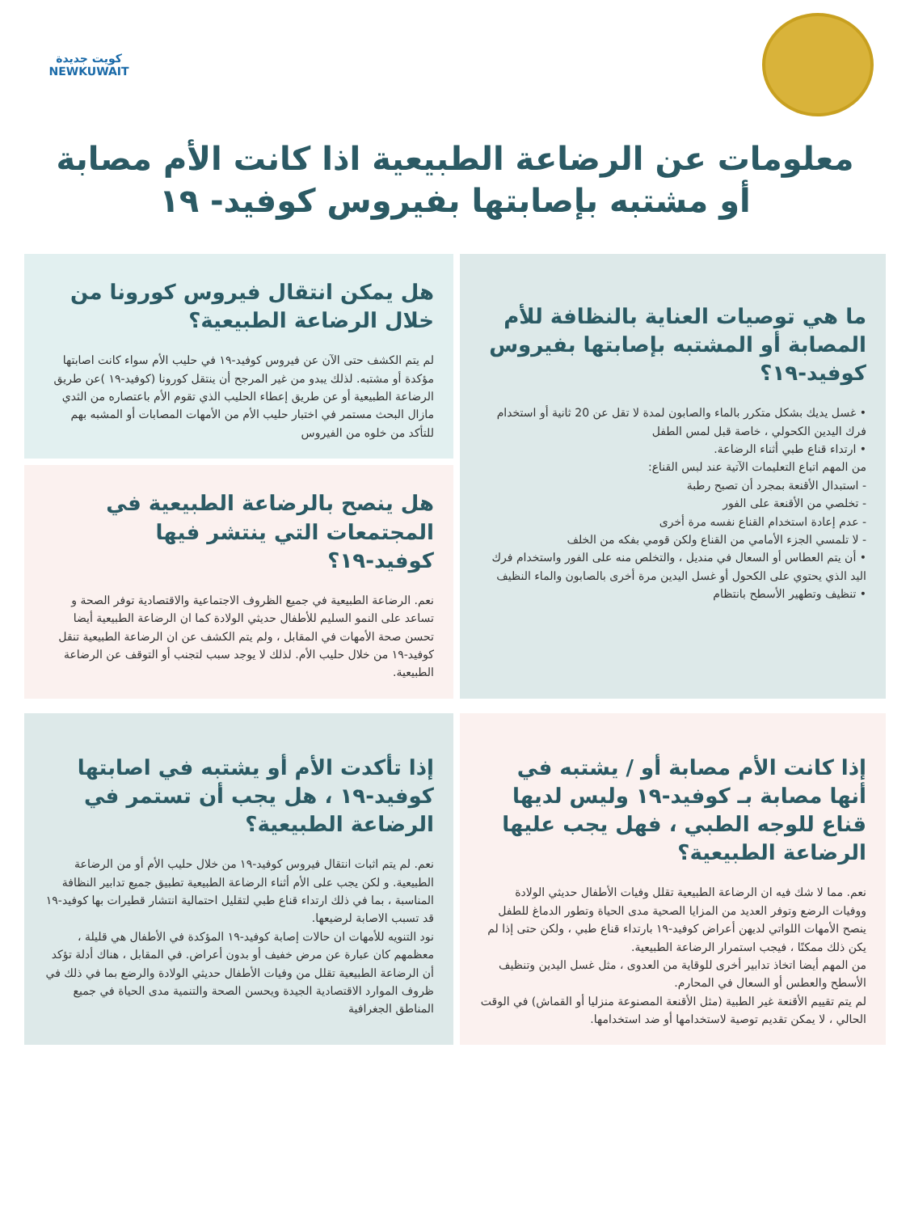كويت جديدة
NEWKUWAIT
معلومات عن الرضاعة الطبيعية اذا كانت الأم مصابة
أو مشتبه بإصابتها بفيروس كوفيد- ١٩
ما هي توصيات العناية بالنظافة للأم المصابة أو المشتبه بإصابتها بفيروس كوفيد-١٩؟
• غسل يديك بشكل متكرر بالماء والصابون لمدة لا تقل عن 20 ثانية أو استخدام فرك اليدين الكحولي ، خاصة قبل لمس الطفل
• ارتداء قناع طبي أثناء الرضاعة.
من المهم اتباع التعليمات الآتية عند لبس القناع:
- استبدال الأقنعة بمجرد أن تصبح رطبة
- تخلصي من الأقنعة على الفور
- عدم إعادة استخدام القناع نفسه مرة أخرى
- لا تلمسي الجزء الأمامي من القناع ولكن قومي بفكه من الخلف
• أن يتم العطاس أو السعال في منديل ، والتخلص منه على الفور واستخدام فرك اليد الذي يحتوي على الكحول أو غسل اليدين مرة أخرى بالصابون والماء النظيف
• تنظيف وتطهير الأسطح بانتظام
هل يمكن انتقال فيروس كورونا من خلال الرضاعة الطبيعية؟
لم يتم الكشف حتى الآن عن فيروس كوفيد-١٩ في حليب الأم سواء كانت اصابتها مؤكدة أو مشتبه. لذلك يبدو من غير المرجح أن ينتقل كورونا (كوفيد-١٩ )عن طريق الرضاعة الطبيعية أو عن طريق إعطاء الحليب الذي تقوم الأم باعتصاره من الثدي
مازال البحث مستمر في اختبار حليب الأم من الأمهات المصابات أو المشبه بهم للتأكد من خلوه من الفيروس
هل ينصح بالرضاعة الطبيعية في المجتمعات التي ينتشر فيها كوفيد-١٩؟
نعم. الرضاعة الطبيعية في جميع الظروف الاجتماعية والاقتصادية توفر الصحة و تساعد على النمو السليم للأطفال حديثي الولادة كما ان الرضاعة الطبيعية أيضا تحسن صحة الأمهات في المقابل ، ولم يتم الكشف عن ان الرضاعة الطبيعية تنقل كوفيد-١٩ من خلال حليب الأم. لذلك لا يوجد سبب لتجنب أو التوقف عن الرضاعة الطبيعية.
إذا كانت الأم مصابة أو / يشتبه في أنها مصابة بـ كوفيد-١٩ وليس لديها قناع للوجه الطبي ، فهل يجب عليها الرضاعة الطبيعية؟
نعم. مما لا شك فيه ان الرضاعة الطبيعية تقلل وفيات الأطفال حديثي الولادة ووفيات الرضع وتوفر العديد من المزايا الصحية مدى الحياة وتطور الدماغ للطفل
ينصح الأمهات اللواتي لديهن أعراض كوفيد-١٩ بارتداء قناع طبي ، ولكن حتى إذا لم يكن ذلك ممكنًا ، فيجب استمرار الرضاعة الطبيعية.
من المهم أيضا اتخاذ تدابير أخرى للوقاية من العدوى ، مثل غسل اليدين وتنظيف الأسطح والعطس أو السعال في المحارم.
لم يتم تقييم الأقنعة غير الطبية (مثل الأقنعة المصنوعة منزليا أو القماش) في الوقت الحالي ، لا يمكن تقديم توصية لاستخدامها أو ضد استخدامها.
إذا تأكدت الأم أو يشتبه في اصابتها كوفيد-١٩ ، هل يجب أن تستمر في الرضاعة الطبيعية؟
نعم. لم يتم اثبات انتقال فيروس كوفيد-١٩ من خلال حليب الأم أو من الرضاعة الطبيعية. و لكن يجب على الأم أثناء الرضاعة الطبيعية تطبيق جميع تدابير النظافة المناسبة ، بما في ذلك ارتداء قناع طبي لتقليل احتمالية انتشار قطيرات بها كوفيد-١٩ قد تسبب الاصابة لرضيعها.
نود التنويه للأمهات ان حالات إصابة كوفيد-١٩ المؤكدة في الأطفال هي قليلة ، معظمهم كان عبارة عن مرض خفيف أو بدون أعراض. في المقابل ، هناك أدلة تؤكد أن الرضاعة الطبيعية تقلل من وفيات الأطفال حديثي الولادة والرضع بما في ذلك في ظروف الموارد الاقتصادية الجيدة ويحسن الصحة والتنمية مدى الحياة في جميع المناطق الجغرافية